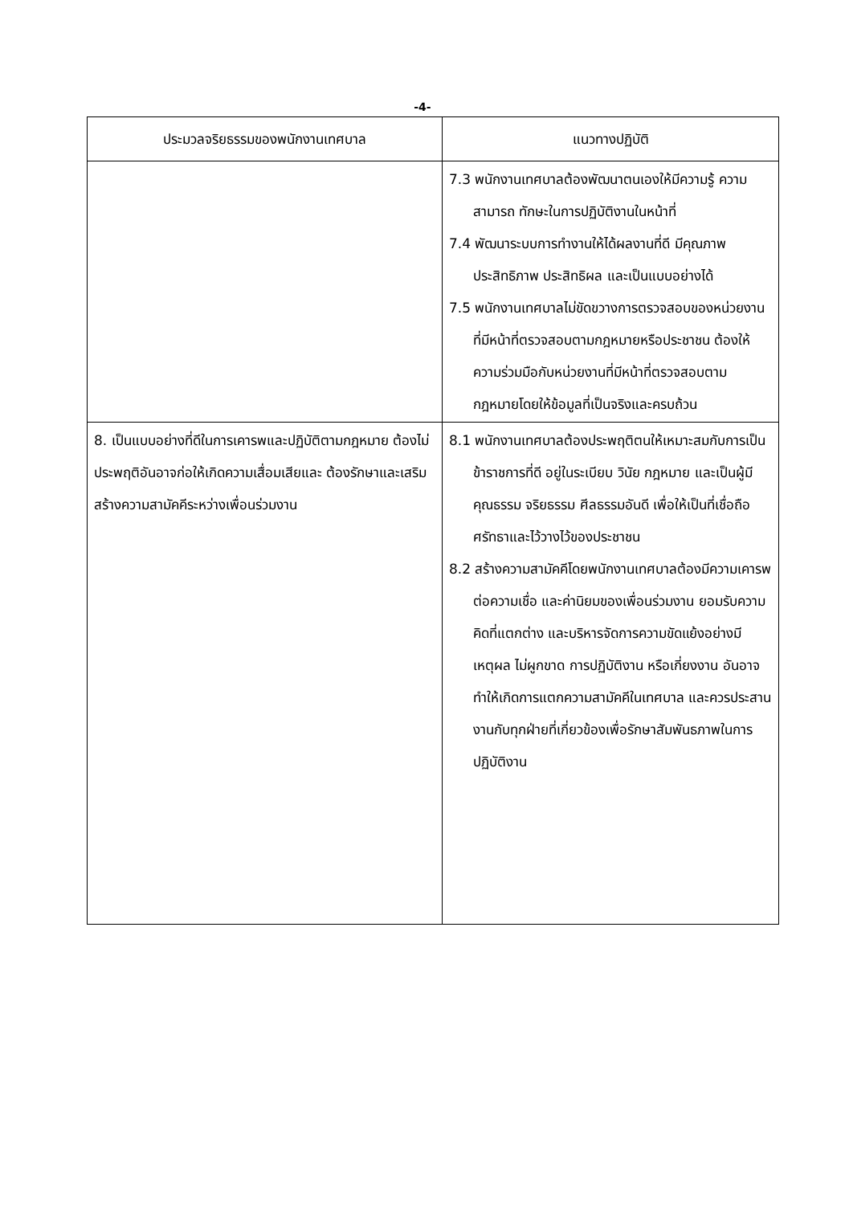-4-
| ประมวลจริยธรรมของพนักงานเทศบาล | แนวทางปฏิบัติ |
| --- | --- |
| | 7.3 พนักงานเทศบาลต้องพัฒนาตนเองให้มีความรู้ ความสามารถ ทักษะในการปฏิบัติงานในหน้าที่ 7.4 พัฒนาระบบการทำงานให้ได้ผลงานที่ดี มีคุณภาพ ประสิทธิภาพ ประสิทธิผล และเป็นแบบอย่างได้ 7.5 พนักงานเทศบาลไม่ขัดขวางการตรวจสอบของหน่วยงานที่มีหน้าที่ตรวจสอบตามกฎหมายหรือประชาชน ต้องให้ความร่วมมือกับหน่วยงานที่มีหน้าที่ตรวจสอบตามกฎหมายโดยให้ข้อมูลที่เป็นจริงและครบถ้วน |
| 8. เป็นแบบอย่างที่ดีในการเคารพและปฏิบัติตามกฎหมาย ต้องไม่ประพฤติอันอาจก่อให้เกิดความเสื่อมเสียและ ต้องรักษาและเสริมสร้างความสามัคคีระหว่างเพื่อนร่วมงาน | 8.1 พนักงานเทศบาลต้องประพฤติตนให้เหมาะสมกับการเป็นข้าราชการที่ดี อยู่ในระเบียบ วินัย กฎหมาย และเป็นผู้มีคุณธรรม จริยธรรม ศีลธรรมอันดี เพื่อให้เป็นที่เชื่อถือ ศรัทธาและไว้วางไว้ของประชาชน 8.2 สร้างความสามัคคีโดยพนักงานเทศบาลต้องมีความเคารพต่อความเชื่อ และค่านิยมของเพื่อนร่วมงาน ยอมรับความคิดที่แตกต่าง และบริหารจัดการความขัดแย้งอย่างมีเหตุผล ไม่ผูกขาด การปฏิบัติงาน หรือเกี่ยงงาน อันอาจทำให้เกิดการแตกความสามัคคีในเทศบาล และควรประสานงานกับทุกฝ่ายที่เกี่ยวข้องเพื่อรักษาสัมพันธภาพในการปฏิบัติงาน |